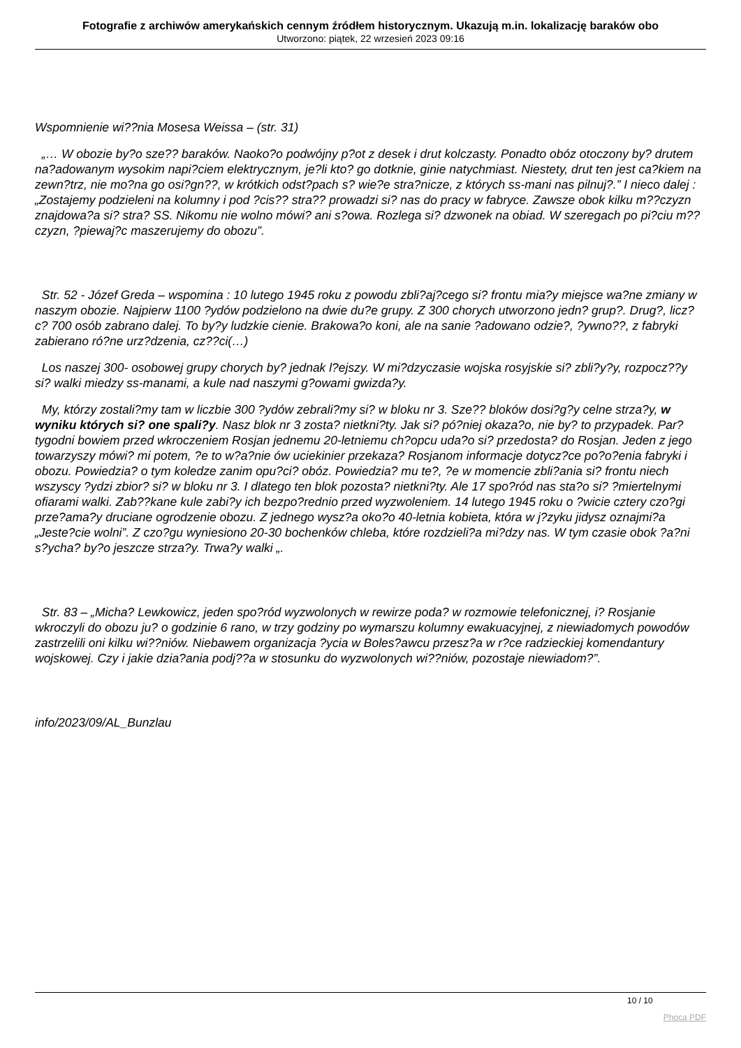Fotografie z archiwów amerykańskich cennym źródłem historycznym. Ukazują m.in. lokalizację baraków obo
Utworzono: piątek, 22 wrzesień 2023 09:16
Wspomnienie wi??nia Mosesa Weissa – (str. 31)
„… W obozie by?o sze?? baraków. Naoko?o podwójny p?ot z desek i drut kolczasty. Ponadto obóz otoczony by? drutem na?adowanym wysokim napi?ciem elektrycznym, je?li kto? go dotknie, ginie natychmiast. Niestety, drut ten jest ca?kiem na zewn?trz, nie mo?na go osi?gn??, w krótkich odst?pach s? wie?e stra?nicze, z których ss-mani nas pilnuj?.” I nieco dalej : „Zostajemy podzieleni na kolumny i pod ?cis?? stra?? prowadzi si? nas do pracy w fabryce. Zawsze obok kilku m??czyzn znajdowa?a si? stra? SS. Nikomu nie wolno mówi? ani s?owa. Rozlega si? dzwonek na obiad. W szeregach po pi?ciu m??czyzn, ?piewaj?c maszerujemy do obozu”.
Str. 52 - Józef Greda – wspomina : 10 lutego 1945 roku z powodu zbli?aj?cego si? frontu mia?y miejsce wa?ne zmiany w naszym obozie. Najpierw 1100 ?ydów podzielono na dwie du?e grupy. Z 300 chorych utworzono jedn? grup?. Drug?, licz?c? 700 osób zabrano dalej. To by?y ludzkie cienie. Brakowa?o koni, ale na sanie ?adowano odzie?, ?ywno??, z fabryki zabierano ró?ne urz?dzenia, cz??ci(…)
Los naszej 300- osobowej grupy chorych by? jednak l?ejszy. W mi?dzyczasie wojska rosyjskie si? zbli?y?y, rozpocz??y si? walki miedzy ss-manami, a kule nad naszymi g?owami gwizda?y.
My, którzy zostali?my tam w liczbie 300 ?ydów zebrali?my si? w bloku nr 3. Sze?? bloków dosi?g?y celne strza?y, w wyniku których si? one spali?y. Nasz blok nr 3 zosta? nietkni?ty. Jak si? pó?niej okaza?o, nie by? to przypadek. Par? tygodni bowiem przed wkroczeniem Rosjan jednemu 20-letniemu ch?opcu uda?o si? przedosta? do Rosjan. Jeden z jego towarzyszy mówi? mi potem, ?e to w?a?nie ów uciekinier przekaza? Rosjanom informacje dotycz?ce po?o?enia fabryki i obozu. Powiedzia? o tym koledze zanim opu?ci? obóz. Powiedzia? mu te?, ?e w momencie zbli?ania si? frontu niech wszyscy ?ydzi zbior? si? w bloku nr 3. I dlatego ten blok pozosta? nietkni?ty. Ale 17 spo?ród nas sta?o si? ?miertelnymi ofiarami walki. Zab??kane kule zabi?y ich bezpo?rednio przed wyzwoleniem. 14 lutego 1945 roku o ?wicie cztery czo?gi prze?ama?y druciane ogrodzenie obozu. Z jednego wysz?a oko?o 40-letnia kobieta, która w j?zyku jidysz oznajmi?a „Jeste?cie wolni”. Z czo?gu wyniesiono 20-30 bochenków chleba, które rozdzieli?a mi?dzy nas. W tym czasie obok ?a?ni s?ycha? by?o jeszcze strza?y. Trwa?y walki „.
Str. 83 – „Micha? Lewkowicz, jeden spo?ród wyzwolonych w rewirze poda? w rozmowie telefonicznej, i? Rosjanie wkroczyli do obozu ju? o godzinie 6 rano, w trzy godziny po wymarszu kolumny ewakuacyjnej, z niewiadomych powodów zastrzelili oni kilku wi??niów. Niebawem organizacja ?ycia w Boles?awcu przesz?a w r?ce radzieckiej komendantury wojskowej. Czy i jakie dzia?ania podj??a w stosunku do wyzwolonych wi??niów, pozostaje niewiadom?”.
info/2023/09/AL_Bunzlau
10 / 10
Phoca PDF